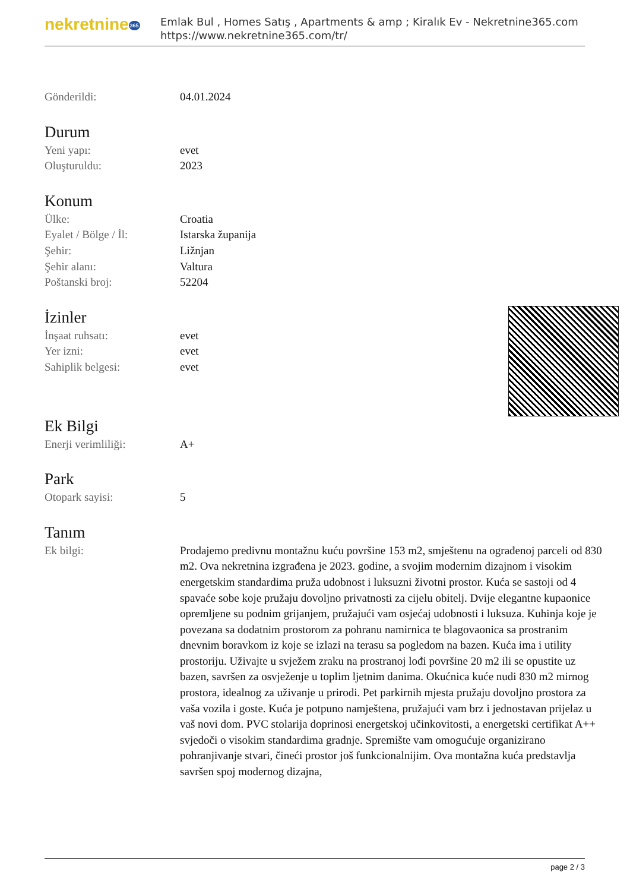nekretnine365
Emlak Bul , Homes Satış , Apartments & amp ; Kiralık Ev - Nekretnine365.com
https://www.nekretnine365.com/tr/
Gönderildi: 04.01.2024
Durum
Yeni yapı: evet
Oluşturuldu: 2023
Konum
Ülke: Croatia
Eyalet / Bölge / İl: Istarska županija
Şehir: Ližnjan
Şehir alanı: Valtura
Poštanski broj: 52204
İzinler
İnşaat ruhsatı: evet
Yer izni: evet
Sahiplik belgesi: evet
Ek Bilgi
Enerji verimliliği: A+
Park
Otopark sayisi: 5
Tanım
Ek bilgi: Prodajemo predivnu montažnu kuću površine 153 m2, smještenu na ograđenoj parceli od 830 m2. Ova nekretnina izgrađena je 2023. godine, a svojim modernim dizajnom i visokim energetskim standardima pruža udobnost i luksuzni životni prostor. Kuća se sastoji od 4 spavaće sobe koje pružaju dovoljno privatnosti za cijelu obitelj. Dvije elegantne kupaonice opremljene su podnim grijanjem, pružajući vam osjećaj udobnosti i luksuza. Kuhinja koje je povezana sa dodatnim prostorom za pohranu namirnica te blagovaonica sa prostranim dnevnim boravkom iz koje se izlazi na terasu sa pogledom na bazen. Kuća ima i utility prostoriju. Uživajte u svježem zraku na prostranoj lođi površine 20 m2 ili se opustite uz bazen, savršen za osvježenje u toplim ljetnim danima. Okućnica kuće nudi 830 m2 mirnog prostora, idealnog za uživanje u prirodi. Pet parkirnih mjesta pružaju dovoljno prostora za vaša vozila i goste. Kuća je potpuno namještena, pružajući vam brz i jednostavan prijelaz u vaš novi dom. PVC stolarija doprinosi energetskoj učinkovitosti, a energetski certifikat A++ svjedoči o visokim standardima gradnje. Spremište vam omogućuje organizirano pohranjivanje stvari, čineći prostor još funkcionalnijim. Ova montažna kuća predstavlja savršen spoj modernog dizajna,
page 2 / 3